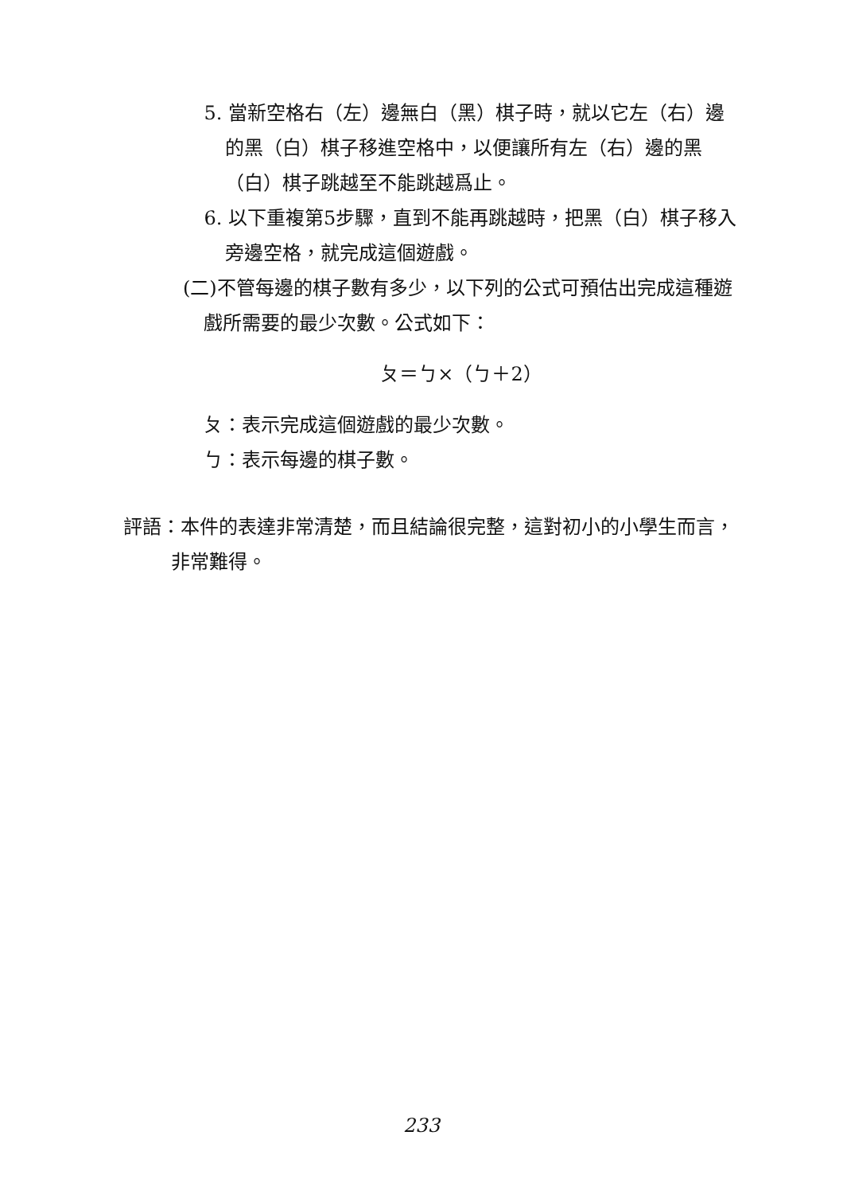5. 當新空格右（左）邊無白（黑）棋子時，就以它左（右）邊的黑（白）棋子移進空格中，以便讓所有左（右）邊的黑（白）棋子跳越至不能跳越爲止。
6. 以下重複第5步驟，直到不能再跳越時，把黑（白）棋子移入旁邊空格，就完成這個遊戲。
(二)不管每邊的棋子數有多少，以下列的公式可預估出完成這種遊戲所需要的最少次數。公式如下：
ㄆ＝ㄅ×（ㄅ＋2）
ㄆ：表示完成這個遊戲的最少次數。
ㄅ：表示每邊的棋子數。
評語：本件的表達非常清楚，而且結論很完整，這對初小的小學生而言，非常難得。
233